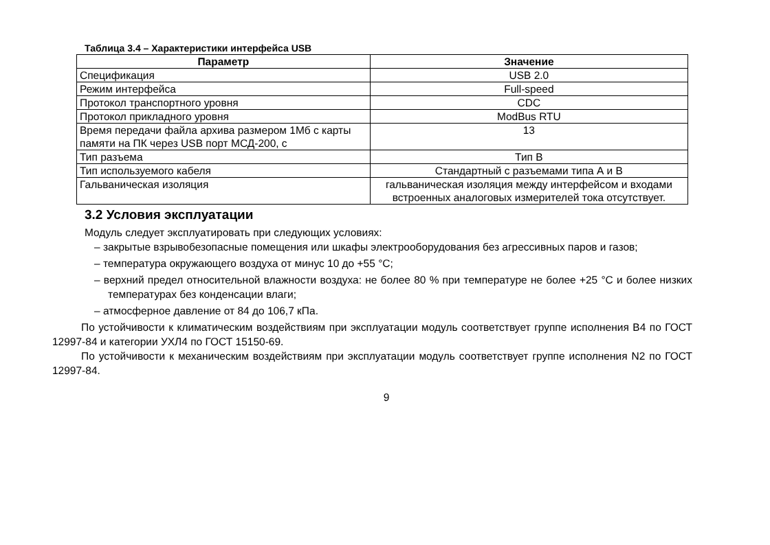Таблица 3.4 – Характеристики интерфейса USB
| Параметр | Значение |
| --- | --- |
| Спецификация | USB 2.0 |
| Режим интерфейса | Full-speed |
| Протокол транспортного уровня | CDC |
| Протокол прикладного уровня | ModBus RTU |
| Время передачи файла архива размером 1Мб с карты памяти на ПК через USB порт МСД-200, с | 13 |
| Тип разъема | Тип В |
| Тип используемого кабеля | Стандартный с разъемами типа А и В |
| Гальваническая изоляция | гальваническая изоляция между интерфейсом и входами встроенных аналоговых измерителей тока отсутствует. |
3.2 Условия эксплуатации
Модуль следует эксплуатировать при следующих условиях:
– закрытые взрывобезопасные помещения или шкафы электрооборудования без агрессивных паров и газов;
– температура окружающего воздуха от минус 10 до +55 °С;
– верхний предел относительной влажности воздуха: не более 80 % при температуре не более +25 °С и более низких температурах без конденсации влаги;
– атмосферное давление от 84 до 106,7 кПа.
По устойчивости к климатическим воздействиям при эксплуатации модуль соответствует группе исполнения В4 по ГОСТ 12997-84 и категории УХЛ4 по ГОСТ 15150-69.
По устойчивости к механическим воздействиям при эксплуатации модуль соответствует группе исполнения N2 по ГОСТ 12997-84.
9